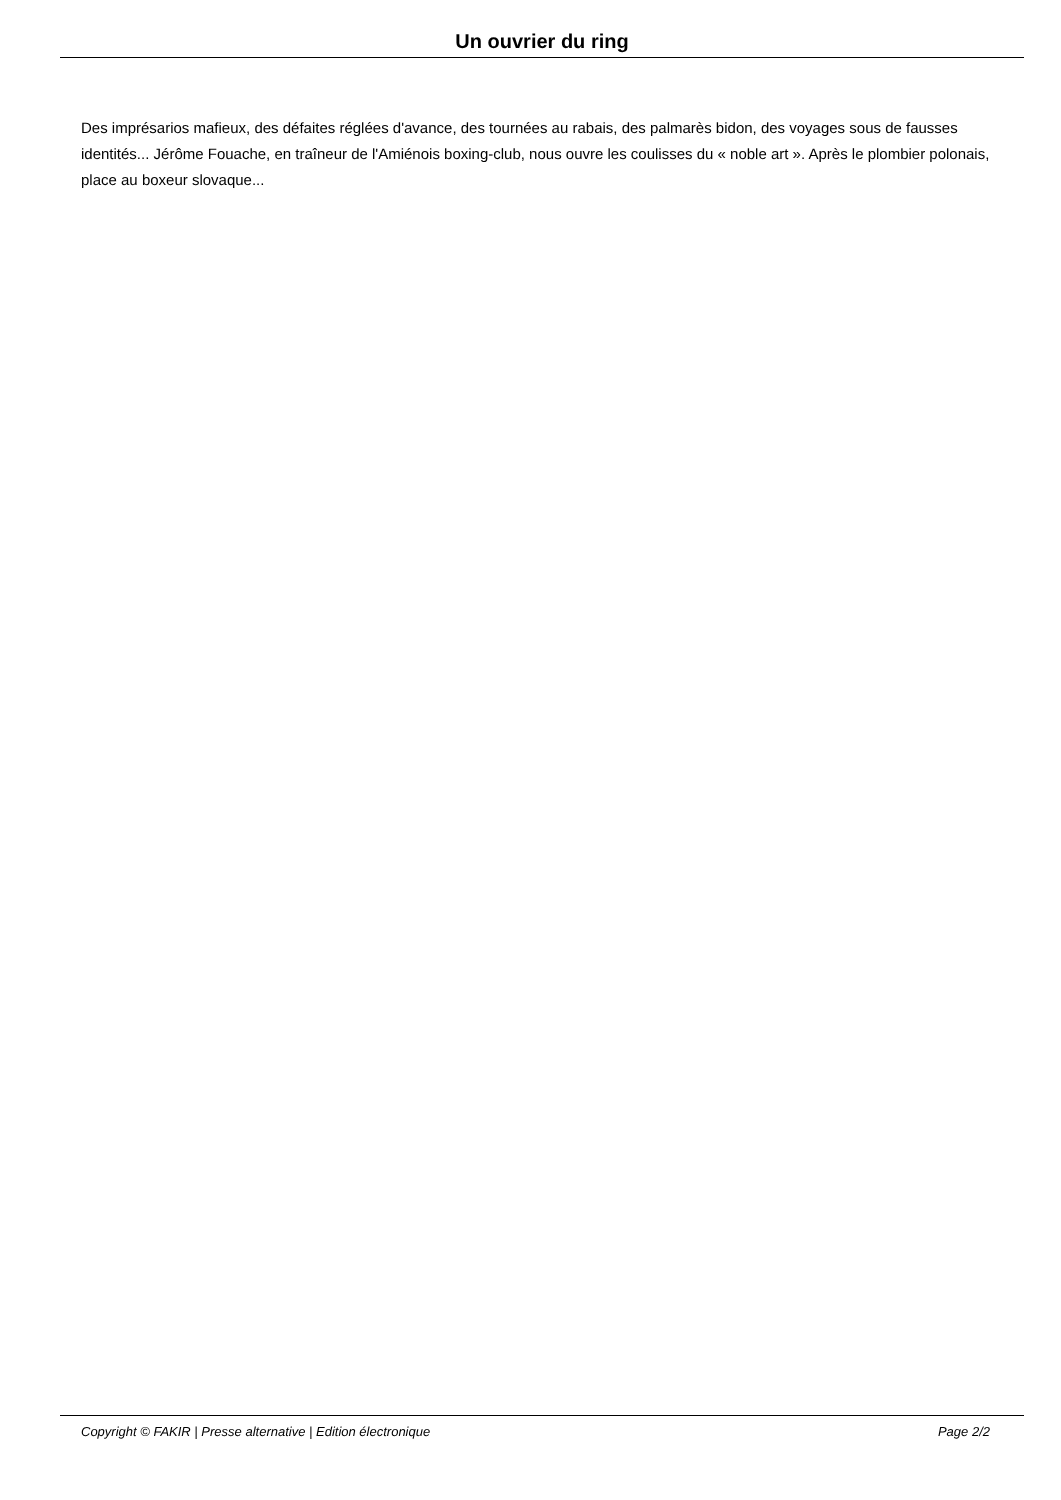Un ouvrier du ring
Des imprésarios mafieux, des défaites réglées d'avance, des tournées au rabais, des palmarès bidon, des voyages sous de fausses identités... Jérôme Fouache, en traîneur de l'Amiénois boxing-club, nous ouvre les coulisses du « noble art ». Après le plombier polonais, place au boxeur slovaque...
Copyright © FAKIR | Presse alternative | Edition électronique Page 2/2